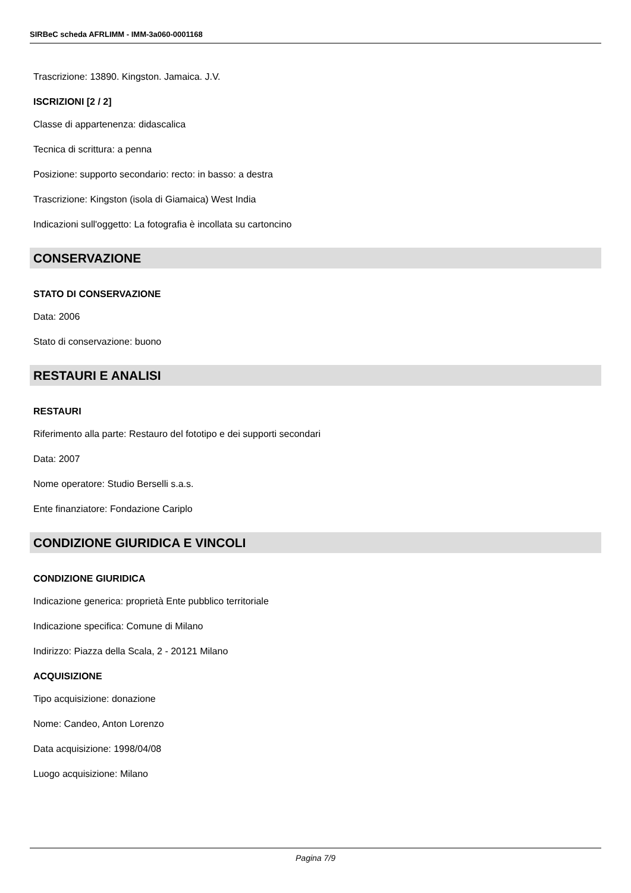SIRBeC scheda AFRLIMM - IMM-3a060-0001168
Trascrizione: 13890. Kingston. Jamaica. J.V.
ISCRIZIONI [2 / 2]
Classe di appartenenza: didascalica
Tecnica di scrittura: a penna
Posizione: supporto secondario: recto: in basso: a destra
Trascrizione: Kingston (isola di Giamaica) West India
Indicazioni sull'oggetto: La fotografia è incollata su cartoncino
CONSERVAZIONE
STATO DI CONSERVAZIONE
Data: 2006
Stato di conservazione: buono
RESTAURI E ANALISI
RESTAURI
Riferimento alla parte: Restauro del fototipo e dei supporti secondari
Data: 2007
Nome operatore: Studio Berselli s.a.s.
Ente finanziatore: Fondazione Cariplo
CONDIZIONE GIURIDICA E VINCOLI
CONDIZIONE GIURIDICA
Indicazione generica: proprietà Ente pubblico territoriale
Indicazione specifica: Comune di Milano
Indirizzo: Piazza della Scala, 2 - 20121 Milano
ACQUISIZIONE
Tipo acquisizione: donazione
Nome: Candeo, Anton Lorenzo
Data acquisizione: 1998/04/08
Luogo acquisizione: Milano
Pagina 7/9